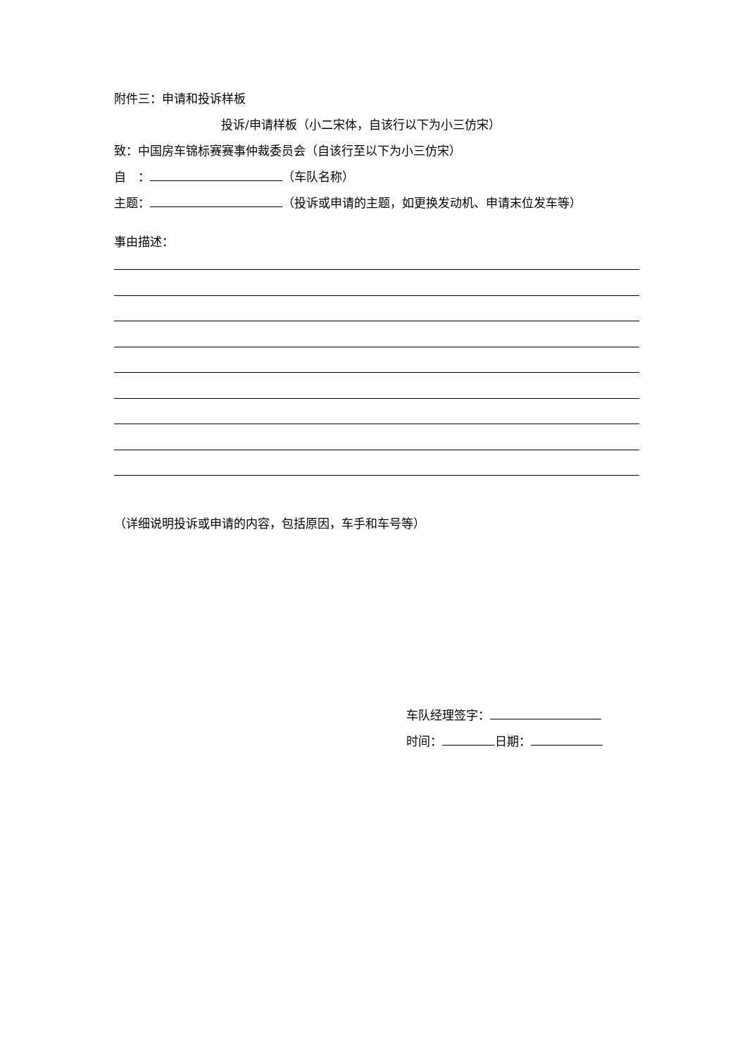附件三：申请和投诉样板
投诉/申请样板（小二宋体，自该行以下为小三仿宋）
致：中国房车锦标赛赛事仲裁委员会（自该行至以下为小三仿宋）
自　： （车队名称）
主题： （投诉或申请的主题，如更换发动机、申请末位发车等）
事由描述：
（详细说明投诉或申请的内容，包括原因，车手和车号等）
车队经理签字：
时间： 日期：